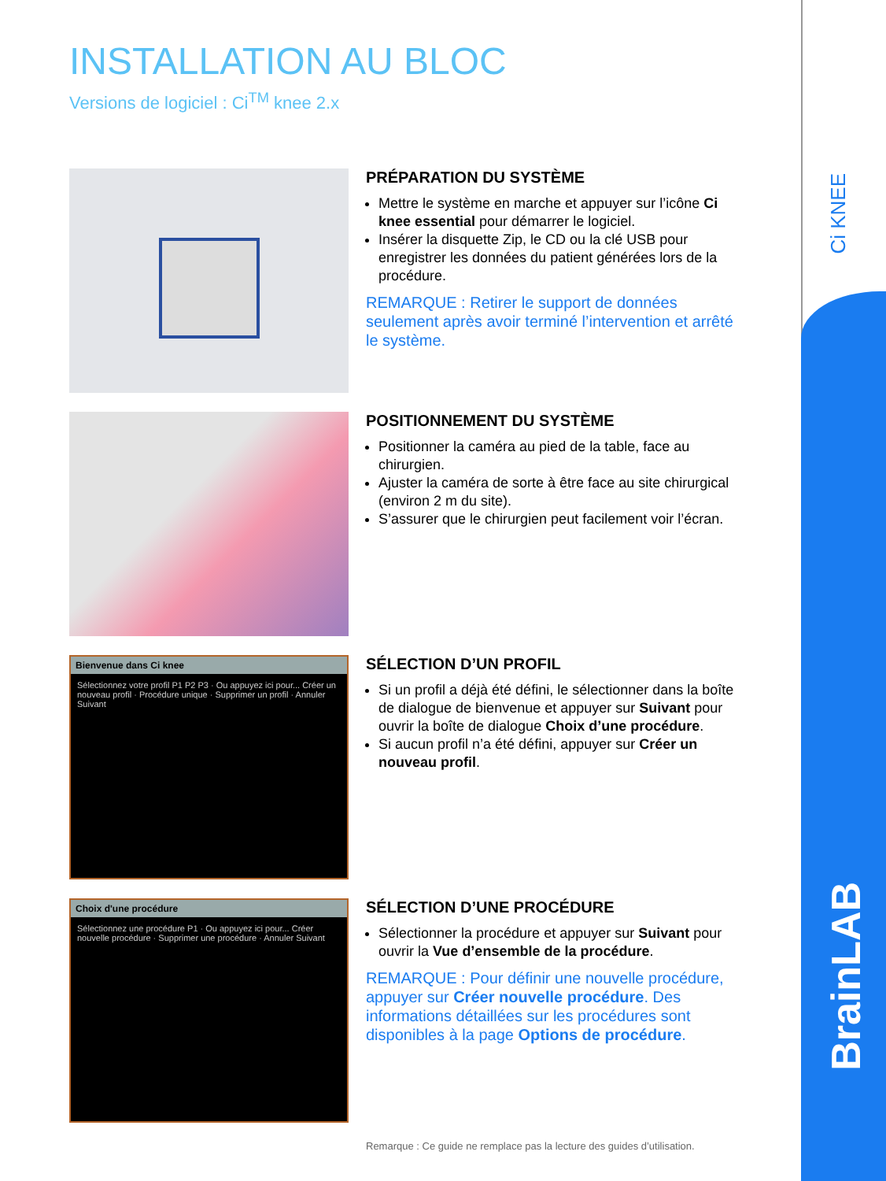Ci KNEE
BrainLAB
INSTALLATION AU BLOC
Versions de logiciel : Ci<sup>TM</sup> knee 2.x
PRÉPARATION DU SYSTÈME
Mettre le système en marche et appuyer sur l’icône Ci knee essential pour démarrer le logiciel.
Insérer la disquette Zip, le CD ou la clé USB pour enregistrer les données du patient générées lors de la procédure.
REMARQUE : Retirer le support de données seulement après avoir terminé l’intervention et arrêté le système.
POSITIONNEMENT DU SYSTÈME
Positionner la caméra au pied de la table, face au chirurgien.
Ajuster la caméra de sorte à être face au site chirurgical (environ 2 m du site).
S’assurer que le chirurgien peut facilement voir l’écran.
Bienvenue dans Ci knee
Sélectionnez votre profil P1 P2 P3 · Ou appuyez ici pour... Créer un nouveau profil · Procédure unique · Supprimer un profil · Annuler Suivant
SÉLECTION D’UN PROFIL
Si un profil a déjà été défini, le sélectionner dans la boîte de dialogue de bienvenue et appuyer sur Suivant pour ouvrir la boîte de dialogue Choix d’une procédure.
Si aucun profil n’a été défini, appuyer sur Créer un nouveau profil.
Choix d'une procédure
Sélectionnez une procédure P1 · Ou appuyez ici pour... Créer nouvelle procédure · Supprimer une procédure · Annuler Suivant
SÉLECTION D’UNE PROCÉDURE
Sélectionner la procédure et appuyer sur Suivant pour ouvrir la Vue d’ensemble de la procédure.
REMARQUE : Pour définir une nouvelle procédure, appuyer sur Créer nouvelle procédure. Des informations détaillées sur les procédures sont disponibles à la page Options de procédure.
Remarque : Ce guide ne remplace pas la lecture des guides d’utilisation.